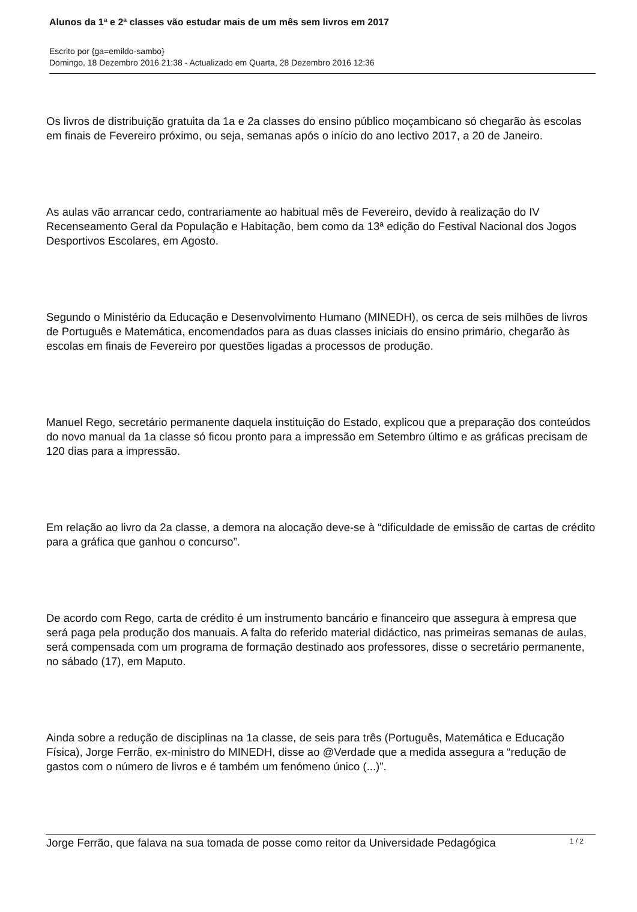Alunos da 1ª e 2ª classes vão estudar mais de um mês sem livros em 2017
Escrito por {ga=emildo-sambo}
Domingo, 18 Dezembro 2016 21:38 - Actualizado em Quarta, 28 Dezembro 2016 12:36
Os livros de distribuição gratuita da 1a e 2a classes do ensino público moçambicano só chegarão às escolas em finais de Fevereiro próximo, ou seja, semanas após o início do ano lectivo 2017, a 20 de Janeiro.
As aulas vão arrancar cedo, contrariamente ao habitual mês de Fevereiro, devido à realização do IV Recenseamento Geral da População e Habitação, bem como da 13ª edição do Festival Nacional dos Jogos Desportivos Escolares, em Agosto.
Segundo o Ministério da Educação e Desenvolvimento Humano (MINEDH), os cerca de seis milhões de livros de Português e Matemática, encomendados para as duas classes iniciais do ensino primário, chegarão às escolas em finais de Fevereiro por questões ligadas a processos de produção.
Manuel Rego, secretário permanente daquela instituição do Estado, explicou que a preparação dos conteúdos do novo manual da 1a classe só ficou pronto para a impressão em Setembro último e as gráficas precisam de 120 dias para a impressão.
Em relação ao livro da 2a classe, a demora na alocação deve-se à “dificuldade de emissão de cartas de crédito para a gráfica que ganhou o concurso”.
De acordo com Rego, carta de crédito é um instrumento bancário e financeiro que assegura à empresa que será paga pela produção dos manuais. A falta do referido material didáctico, nas primeiras semanas de aulas, será compensada com um programa de formação destinado aos professores, disse o secretário permanente, no sábado (17), em Maputo.
Ainda sobre a redução de disciplinas na 1a classe, de seis para três (Português, Matemática e Educação Física), Jorge Ferrão, ex-ministro do MINEDH, disse ao @Verdade que a medida assegura a “redução de gastos com o número de livros e é também um fenómeno único (...)”.
Jorge Ferrão, que falava na sua tomada de posse como reitor da Universidade Pedagógica
1 / 2